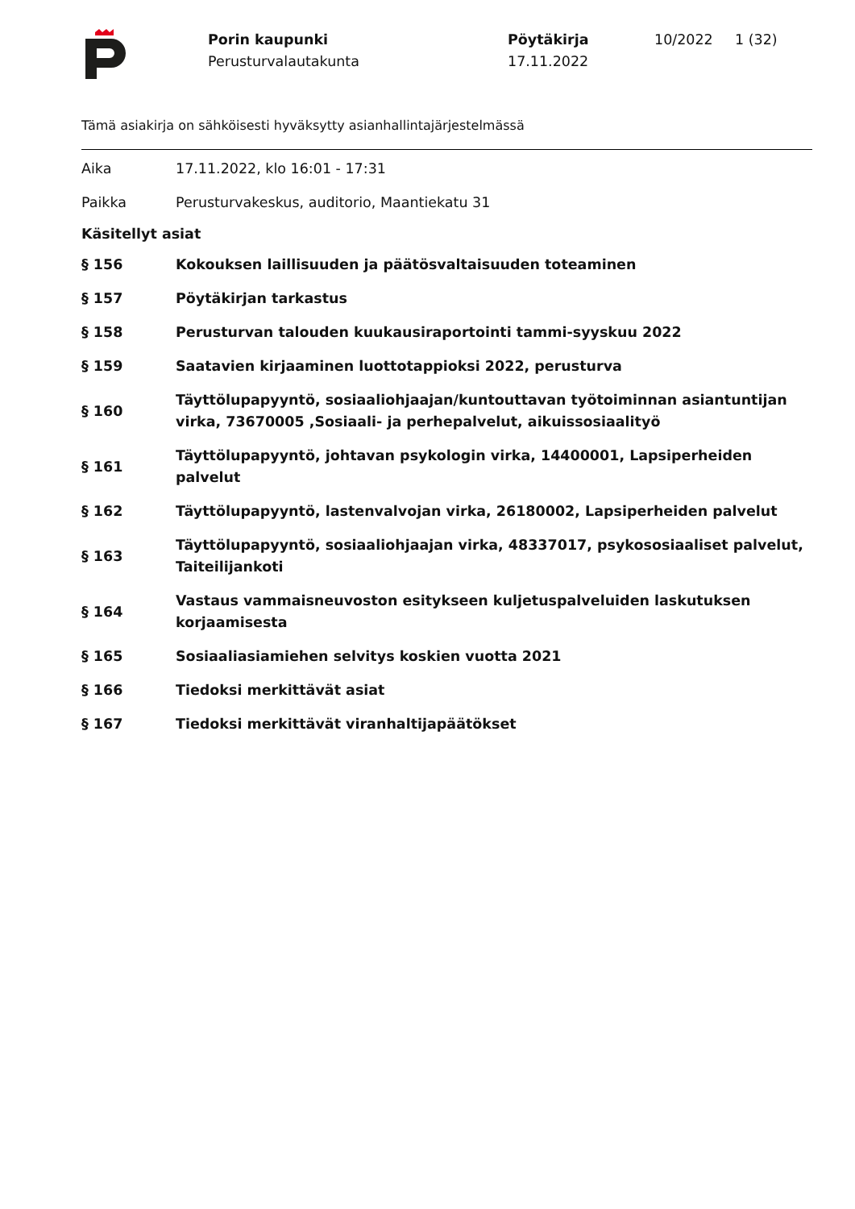Porin kaupunki
Perusturvalautakunta
Pöytäkirja
17.11.2022
10/2022 1 (32)
Tämä asiakirja on sähköisesti hyväksytty asianhallintajärjestelmässä
Aika 17.11.2022, klo 16:01 - 17:31
Paikka
Perusturvakeskus, auditorio, Maantiekatu 31
Käsitellyt asiat
§ 156
Kokouksen laillisuuden ja päätösvaltaisuuden toteaminen
§ 157 Pöytäkirjan tarkastus
§ 158
Perusturvan talouden kuukausiraportointi tammi-syyskuu 2022
§ 159
Saatavien kirjaaminen luottotappioksi 2022, perusturva
§ 160
Täyttölupapyyntö, sosiaaliohjaajan/kuntouttavan työtoiminnan asiantuntijan virka, 73670005 ,Sosiaali- ja perhepalvelut, aikuissosiaalityö
§ 161
Täyttölupapyyntö, johtavan psykologin virka, 14400001, Lapsiperheiden palvelut
§ 162
Täyttölupapyyntö, lastenvalvojan virka, 26180002, Lapsiperheiden palvelut
§ 163
Täyttölupapyyntö, sosiaaliohjaajan virka, 48337017, psykososiaaliset palvelut, Taiteilijankoti
§ 164
Vastaus vammaisneuvoston esitykseen kuljetuspalveluiden laskutuksen korjaamisesta
§ 165
Sosiaaliasiamiehen selvitys koskien vuotta 2021
§ 166 Tiedoksi merkittävät asiat
§ 167
Tiedoksi merkittävät viranhaltijapäätökset